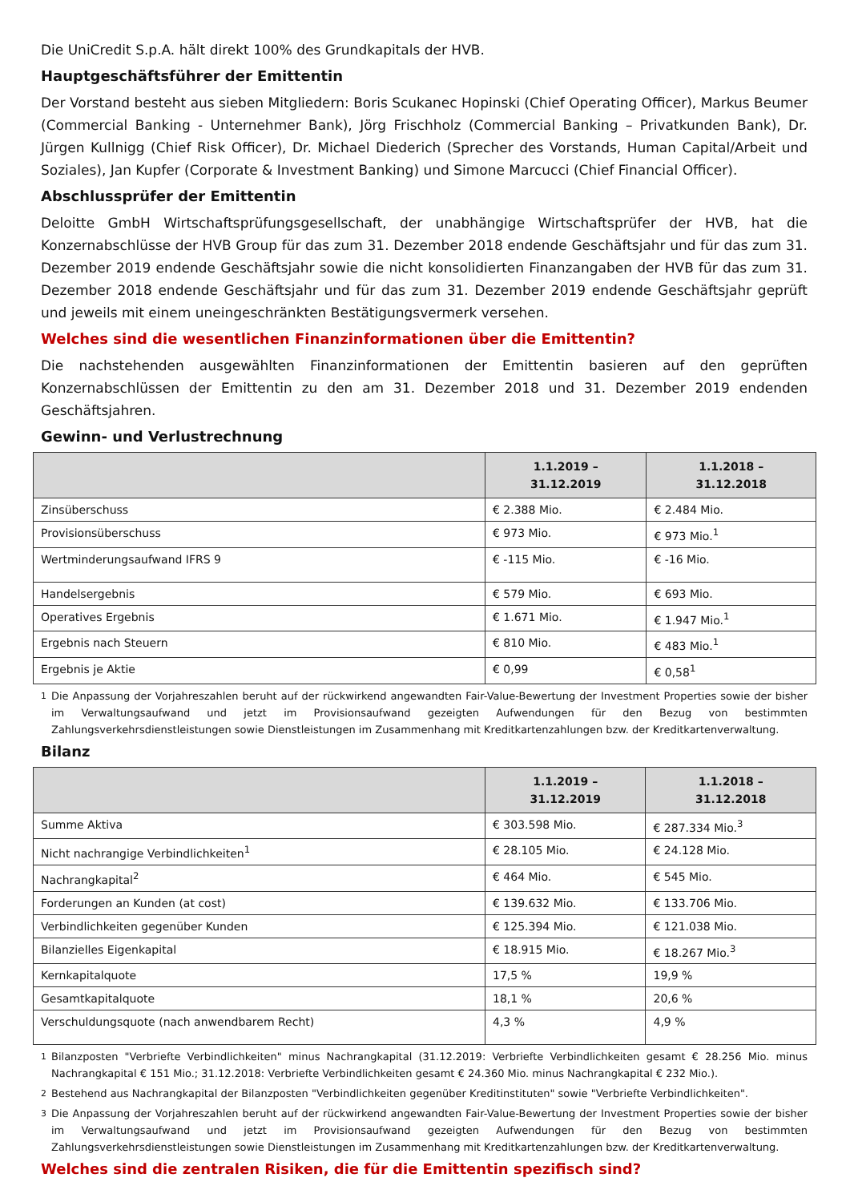Die UniCredit S.p.A. hält direkt 100% des Grundkapitals der HVB.
Hauptgeschäftsführer der Emittentin
Der Vorstand besteht aus sieben Mitgliedern: Boris Scukanec Hopinski (Chief Operating Officer), Markus Beumer (Commercial Banking - Unternehmer Bank), Jörg Frischholz (Commercial Banking – Privatkunden Bank), Dr. Jürgen Kullnigg (Chief Risk Officer), Dr. Michael Diederich (Sprecher des Vorstands, Human Capital/Arbeit und Soziales), Jan Kupfer (Corporate & Investment Banking) und Simone Marcucci (Chief Financial Officer).
Abschlussprüfer der Emittentin
Deloitte GmbH Wirtschaftsprüfungsgesellschaft, der unabhängige Wirtschaftsprüfer der HVB, hat die Konzernabschlüsse der HVB Group für das zum 31. Dezember 2018 endende Geschäftsjahr und für das zum 31. Dezember 2019 endende Geschäftsjahr sowie die nicht konsolidierten Finanzangaben der HVB für das zum 31. Dezember 2018 endende Geschäftsjahr und für das zum 31. Dezember 2019 endende Geschäftsjahr geprüft und jeweils mit einem uneingeschränkten Bestätigungsvermerk versehen.
Welches sind die wesentlichen Finanzinformationen über die Emittentin?
Die nachstehenden ausgewählten Finanzinformationen der Emittentin basieren auf den geprüften Konzernabschlüssen der Emittentin zu den am 31. Dezember 2018 und 31. Dezember 2019 endenden Geschäftsjahren.
Gewinn- und Verlustrechnung
| | 1.1.2019 – 31.12.2019 | 1.1.2018 – 31.12.2018 |
| --- | --- | --- |
| Zinsüberschuss | € 2.388 Mio. | € 2.484 Mio. |
| Provisionsüberschuss | € 973 Mio. | € 973 Mio.<sup>1</sup> |
| Wertminderungsaufwand IFRS 9 | € -115 Mio. | € -16 Mio. |
| Handelsergebnis | € 579 Mio. | € 693 Mio. |
| Operatives Ergebnis | € 1.671 Mio. | € 1.947 Mio.<sup>1</sup> |
| Ergebnis nach Steuern | € 810 Mio. | € 483 Mio.<sup>1</sup> |
| Ergebnis je Aktie | € 0,99 | € 0,58<sup>1</sup> |
<sup>1</sup> Die Anpassung der Vorjahreszahlen beruht auf der rückwirkend angewandten Fair-Value-Bewertung der Investment Properties sowie der bisher im Verwaltungsaufwand und jetzt im Provisionsaufwand gezeigten Aufwendungen für den Bezug von bestimmten Zahlungsverkehrsdienstleistungen sowie Dienstleistungen im Zusammenhang mit Kreditkartenzahlungen bzw. der Kreditkartenverwaltung.
Bilanz
| | 1.1.2019 – 31.12.2019 | 1.1.2018 – 31.12.2018 |
| --- | --- | --- |
| Summe Aktiva | € 303.598 Mio. | € 287.334 Mio.<sup>3</sup> |
| Nicht nachrangige Verbindlichkeiten<sup>1</sup> | € 28.105 Mio. | € 24.128 Mio. |
| Nachrangkapital<sup>2</sup> | € 464 Mio. | € 545 Mio. |
| Forderungen an Kunden (at cost) | € 139.632 Mio. | € 133.706 Mio. |
| Verbindlichkeiten gegenüber Kunden | € 125.394 Mio. | € 121.038 Mio. |
| Bilanzielles Eigenkapital | € 18.915 Mio. | € 18.267 Mio.<sup>3</sup> |
| Kernkapitalquote | 17,5 % | 19,9 % |
| Gesamtkapitalquote | 18,1 % | 20,6 % |
| Verschuldungsquote (nach anwendbarem Recht) | 4,3 % | 4,9 % |
<sup>1</sup> Bilanzposten "Verbriefte Verbindlichkeiten" minus Nachrangkapital (31.12.2019: Verbriefte Verbindlichkeiten gesamt € 28.256 Mio. minus Nachrangkapital € 151 Mio.; 31.12.2018: Verbriefte Verbindlichkeiten gesamt € 24.360 Mio. minus Nachrangkapital € 232 Mio.).
<sup>2</sup> Bestehend aus Nachrangkapital der Bilanzposten "Verbindlichkeiten gegenüber Kreditinstituten" sowie "Verbriefte Verbindlichkeiten".
<sup>3</sup> Die Anpassung der Vorjahreszahlen beruht auf der rückwirkend angewandten Fair-Value-Bewertung der Investment Properties sowie der bisher im Verwaltungsaufwand und jetzt im Provisionsaufwand gezeigten Aufwendungen für den Bezug von bestimmten Zahlungsverkehrsdienstleistungen sowie Dienstleistungen im Zusammenhang mit Kreditkartenzahlungen bzw. der Kreditkartenverwaltung.
Welches sind die zentralen Risiken, die für die Emittentin spezifisch sind?